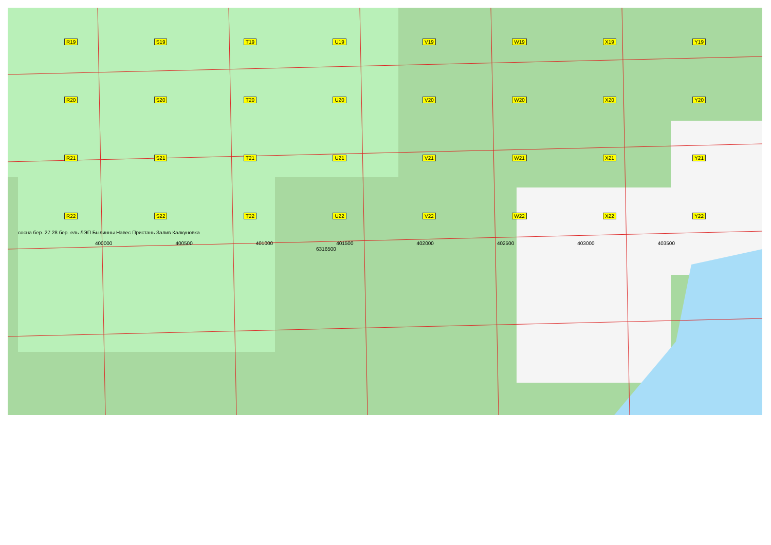R19 S19 T19 U19 V19 W19 X19 Y19
R20 S20 T20 U20 V20 W20 X20 Y20
R21 S21 T21 U21 V21 W21 X21 Y21
R22 S22 T22 U22 V22 W22 X22 Y22
сосна бер. 27 28 бер. ель ЛЭП Былинны Навес Пристань Залив Калкуновка
400000 400500 401000 401500 402000 402500 403000 403500
6316500